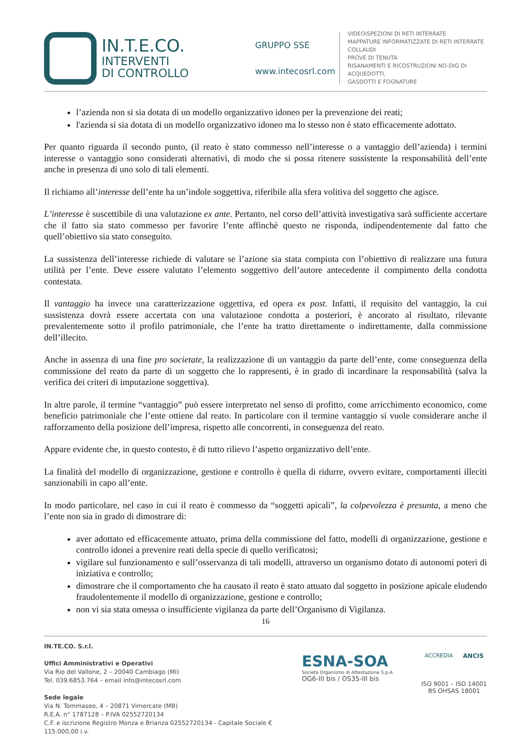IN.T.E.CO.
INTERVENTI
DI CONTROLLO
GRUPPO SSE
www.intecosrl.com
VIDEOISPEZIONI DI RETI INTERRATE
MAPPATURE INFORMATIZZATE DI RETI INTERRATE
COLLAUDI
PROVE DI TENUTA
RISANAMENTI E RICOSTRUZIONI NO-DIG DI ACQUEDOTTI,
GASDOTTI E FOGNATURE
l’azienda non si sia dotata di un modello organizzativo idoneo per la prevenzione dei reati;
l'azienda si sia dotata di un modello organizzativo idoneo ma lo stesso non è stato efficacemente adottato.
Per quanto riguarda il secondo punto, (il reato è stato commesso nell’interesse o a vantaggio dell’azienda) i termini interesse o vantaggio sono considerati alternativi, di modo che si possa ritenere sussistente la responsabilità dell’ente anche in presenza di uno solo di tali elementi.
Il richiamo all’interesse dell’ente ha un’indole soggettiva, riferibile alla sfera volitiva del soggetto che agisce.
L’interesse è suscettibile di una valutazione ex ante. Pertanto, nel corso dell’attività investigativa sarà sufficiente accertare che il fatto sia stato commesso per favorire l’ente affinchè questo ne risponda, indipendentemente dal fatto che quell’obiettivo sia stato conseguito.
La sussistenza dell’interesse richiede di valutare se l’azione sia stata compiuta con l’obiettivo di realizzare una futura utilità per l’ente. Deve essere valutato l’elemento soggettivo dell’autore antecedente il compimento della condotta contestata.
Il vantaggio ha invece una caratterizzazione oggettiva, ed opera ex post. Infatti, il requisito del vantaggio, la cui sussistenza dovrà essere accertata con una valutazione condotta a posteriori, è ancorato al risultato, rilevante prevalentemente sotto il profilo patrimoniale, che l’ente ha tratto direttamente o indirettamente, dalla commissione dell’illecito.
Anche in assenza di una fine pro societate, la realizzazione di un vantaggio da parte dell’ente, come conseguenza della commissione del reato da parte di un soggetto che lo rappresenti, è in grado di incardinare la responsabilità (salva la verifica dei criteri di imputazione soggettiva).
In altre parole, il termine “vantaggio” può essere interpretato nel senso di profitto, come arricchimento economico, come beneficio patrimoniale che l’ente ottiene dal reato. In particolare con il termine vantaggio si vuole considerare anche il rafforzamento della posizione dell’impresa, rispetto alle concorrenti, in conseguenza del reato.
Appare evidente che, in questo contesto, è di tutto rilievo l’aspetto organizzativo dell’ente.
La finalità del modello di organizzazione, gestione e controllo è quella di ridurre, ovvero evitare, comportamenti illeciti sanzionabili in capo all’ente.
In modo particolare, nel caso in cui il reato è commesso da “soggetti apicali”, la colpevolezza è presunta, a meno che l’ente non sia in grado di dimostrare di:
aver adottato ed efficacemente attuato, prima della commissione del fatto, modelli di organizzazione, gestione e controllo idonei a prevenire reati della specie di quello verificatosi;
vigilare sul funzionamento e sull’osservanza di tali modelli, attraverso un organismo dotato di autonomi poteri di iniziativa e controllo;
dimostrare che il comportamento che ha causato il reato è stato attuato dal soggetto in posizione apicale eludendo fraudolentemente il modello di organizzazione, gestione e controllo;
non vi sia stata omessa o insufficiente vigilanza da parte dell’Organismo di Vigilanza.
16
IN.TE.CO. S.r.l.
Uffici Amministrativi e Operativi
Via Rio del Vallone, 2 – 20040 Cambiago (MI)
Tel. 039.6853.764 – email info@intecosrl.com
Sede legale
Via N. Tommaseo, 4 – 20871 Vimercate (MB)
R.E.A. n° 1787128 – P.IVA 02552720134
C.F. e iscrizione Registro Monza e Brianza 02552720134 - Capitale Sociale € 115.000,00 i.v.
ESNA-SOA
Società Organismo di Attestazione S.p.A.
OG6-III bis / OS35-III bis
ACCREDIA ANCIS
ISO 9001 – ISO 14001
BS OHSAS 18001